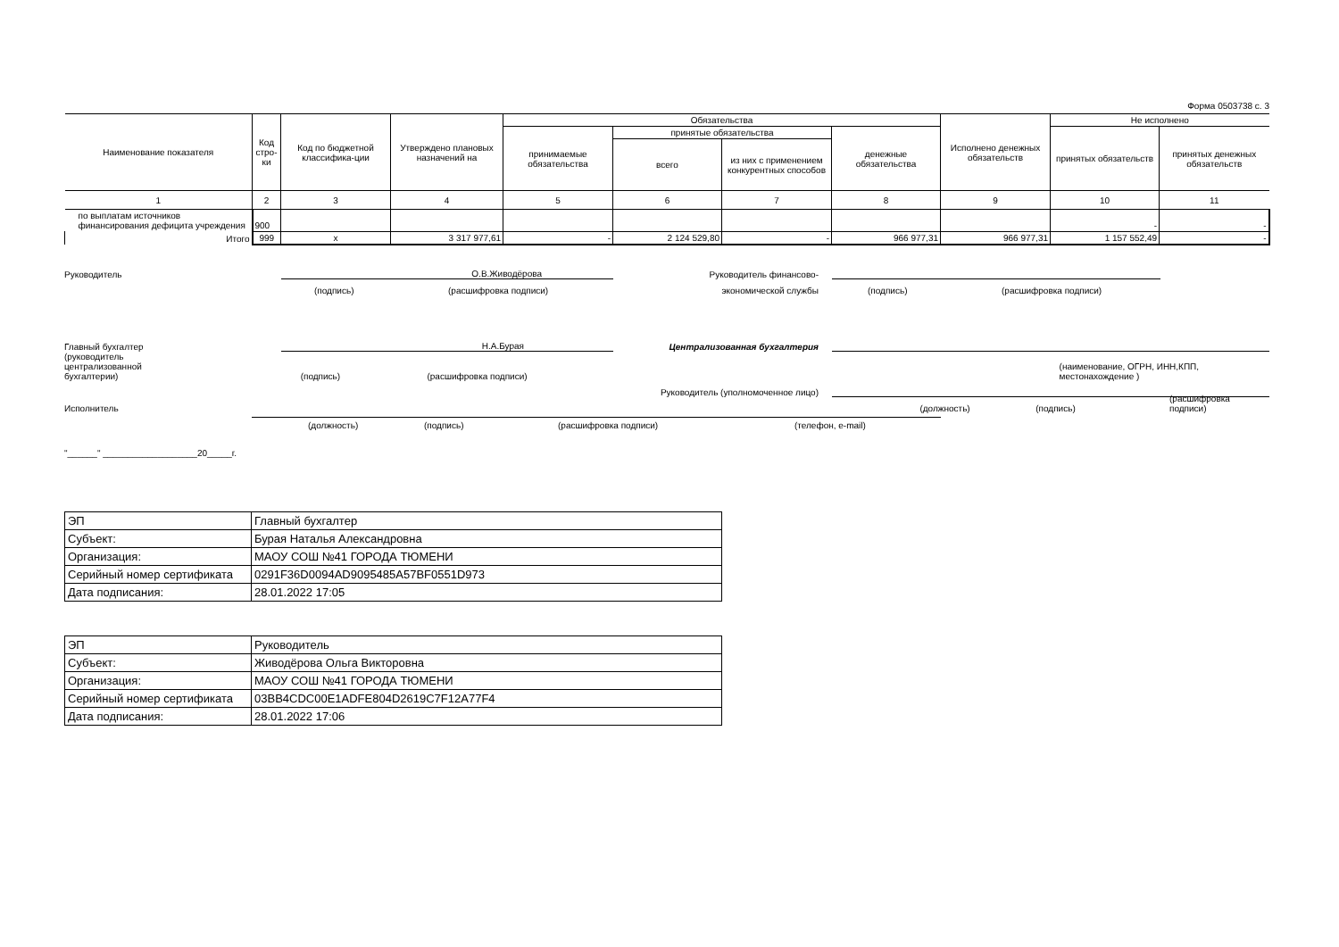Форма 0503738 с. 3
| Наименование показателя | Код стро-ки | Код по бюджетной классифика-ции | Утверждено плановых назначений на | Обязательства | | | | Исполнено денежных обязательств | Не исполнено | |
| --- | --- | --- | --- | --- | --- | --- | --- | --- | --- | --- |
| | | | | принимаемые обязательства | принятые обязательства | | денежные обязательства | | принятых обязательств | принятых денежных обязательств |
| | | | | | всего | из них с применением конкурентных способов | | | | |
| 1 | 2 | 3 | 4 | 5 | 6 | 7 | 8 | 9 | 10 | 11 |
| по выплатам источников финансирования дефицита учреждения | 900 | | | | | | | | - | - |
| Итого | 999 | x | 3 317 977,61 | - | 2 124 529,80 | - | 966 977,31 | 966 977,31 | 1 157 552,49 | - |
Руководитель О.В.Живодёрова Руководитель финансово-
(подпись) (расшифровка подписи)
экономической службы (подпись) (расшифровка подписи)
Главный бухгалтер Н.А.Бурая Централизованная бухгалтерия
(руководитель
централизованной
бухгалтерии) (подпись) (расшифровка подписи) (наименование, ОГРН, ИНН,КПП, местонахождение )
Руководитель (уполномоченное лицо)
Исполнитель (должность) (подпись) (расшифровка подписи)
(должность) (подпись) (расшифровка подписи) (телефон, e-mail)
"______" ___________________20_____г.
| ЭП | Главный бухгалтер |
| Субъект: | Бурая Наталья Александровна |
| Организация: | МАОУ СОШ №41 ГОРОДА ТЮМЕНИ |
| Серийный номер сертификата | 0291F36D0094AD9095485A57BF0551D973 |
| Дата подписания: | 28.01.2022 17:05 |
| ЭП | Руководитель |
| Субъект: | Живодёрова Ольга Викторовна |
| Организация: | МАОУ СОШ №41 ГОРОДА ТЮМЕНИ |
| Серийный номер сертификата | 03BB4CDC00E1ADFE804D2619C7F12A77F4 |
| Дата подписания: | 28.01.2022 17:06 |